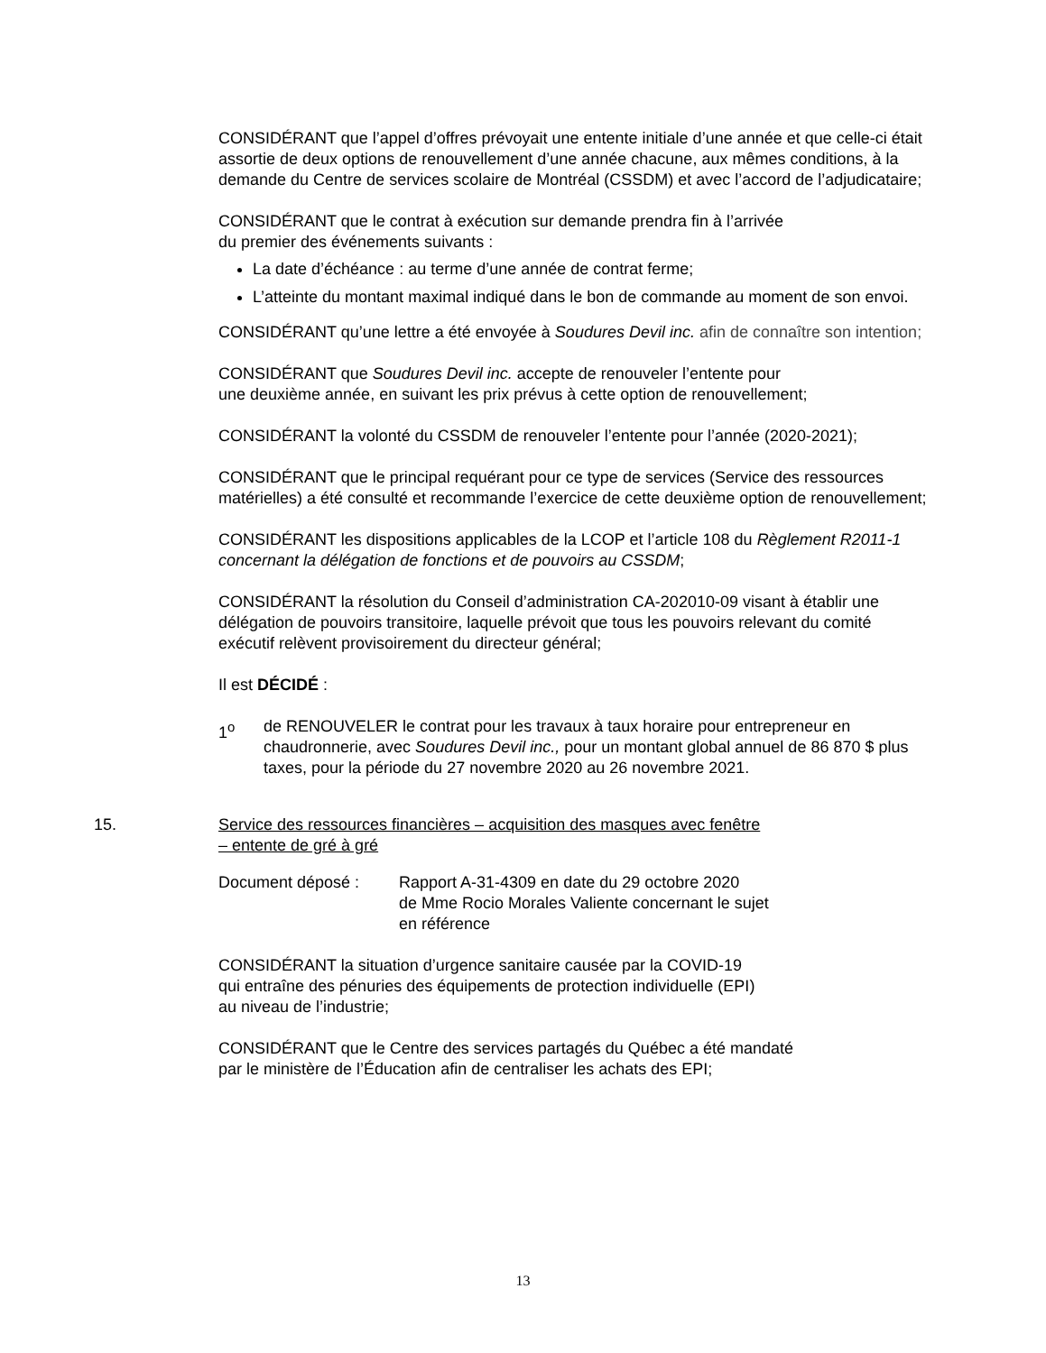CONSIDÉRANT que l’appel d’offres prévoyait une entente initiale d’une année et que celle-ci était assortie de deux options de renouvellement d’une année chacune, aux mêmes conditions, à la demande du Centre de services scolaire de Montréal (CSSDM) et avec l’accord de l’adjudicataire;
CONSIDÉRANT que le contrat à exécution sur demande prendra fin à l’arrivée
du premier des événements suivants :
La date d’échéance : au terme d’une année de contrat ferme;
L’atteinte du montant maximal indiqué dans le bon de commande au moment de son envoi.
CONSIDÉRANT qu’une lettre a été envoyée à Soudures Devil inc. afin de connaître son intention;
CONSIDÉRANT que Soudures Devil inc. accepte de renouveler l’entente pour
une deuxième année, en suivant les prix prévus à cette option de renouvellement;
CONSIDÉRANT la volonté du CSSDM de renouveler l’entente pour l’année (2020-2021);
CONSIDÉRANT que le principal requérant pour ce type de services (Service des ressources matérielles) a été consulté et recommande l’exercice de cette deuxième option de renouvellement;
CONSIDÉRANT les dispositions applicables de la LCOP et l’article 108 du Règlement R2011-1 concernant la délégation de fonctions et de pouvoirs au CSSDM;
CONSIDÉRANT la résolution du Conseil d’administration CA-202010-09 visant à établir une délégation de pouvoirs transitoire, laquelle prévoit que tous les pouvoirs relevant du comité exécutif relèvent provisoirement du directeur général;
Il est DÉCIDÉ :
1<sup>o</sup> de RENOUVELER le contrat pour les travaux à taux horaire pour entrepreneur en chaudronnerie, avec Soudures Devil inc., pour un montant global annuel de 86 870 $ plus taxes, pour la période du 27 novembre 2020 au 26 novembre 2021.
15. Service des ressources financières – acquisition des masques avec fenêtre
– entente de gré à gré
Document déposé : Rapport A-31-4309 en date du 29 octobre 2020
de Mme Rocio Morales Valiente concernant le sujet
en référence
CONSIDÉRANT la situation d’urgence sanitaire causée par la COVID-19
qui entraîne des pénuries des équipements de protection individuelle (EPI)
au niveau de l’industrie;
CONSIDÉRANT que le Centre des services partagés du Québec a été mandaté
par le ministère de l’Éducation afin de centraliser les achats des EPI;
13